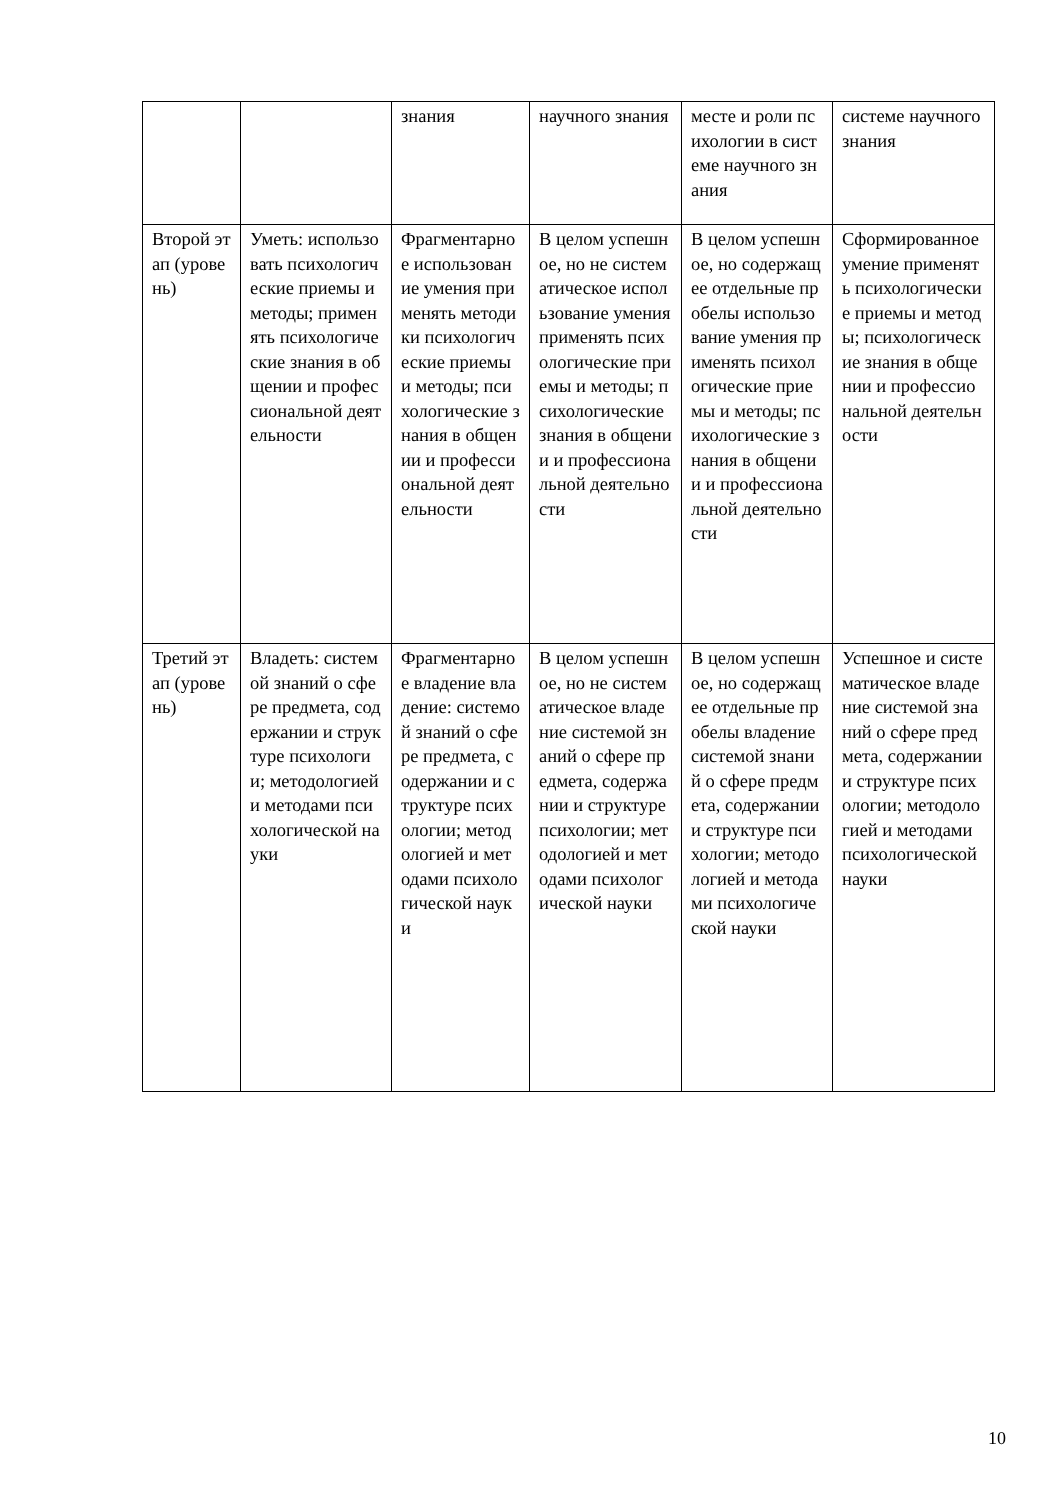| | | знания | научного знания | месте и роли психологии в системе научного знания | системе научного знания |
| Второй этап (уровень) | Уметь: использовать психологические приемы и методы; применять психологические знания в общении и профессиональной деятельности | Фрагментарное использование умения применять методики психологические приемы и методы; психологические знания в общении и профессиональной деятельности | В целом успешное, но не систематическое использование умения применять психологические приемы и методы; психологические знания в общении и профессиональной деятельности | В целом успешное, но содержащее отдельные пробелы использование умения применять психологические приемы и методы; психологические знания в общении и профессиональной деятельности | Сформированное умение применять психологические приемы и методы; психологические знания в общении и профессиональной деятельности |
| Третий этап (уровень) | Владеть: системой знаний о сфере предмета, содержании и структуре психологии; методологией и методами психологической науки | Фрагментарное владение владение: системой знаний о сфере предмета, содержании и структуре психологии; методологией и методами психологической науки | В целом успешное, но не систематическое владение системой знаний о сфере предмета, содержании и структуре психологии; методологией и методами психологической науки | В целом успешное, но содержащее отдельные пробелы владение системой знаний о сфере предмета, содержании и структуре психологии; методологией и методами психологической науки | Успешное и систематическое владение системой знаний о сфере предмета, содержании и структуре психологии; методологией и методами психологической науки |
10